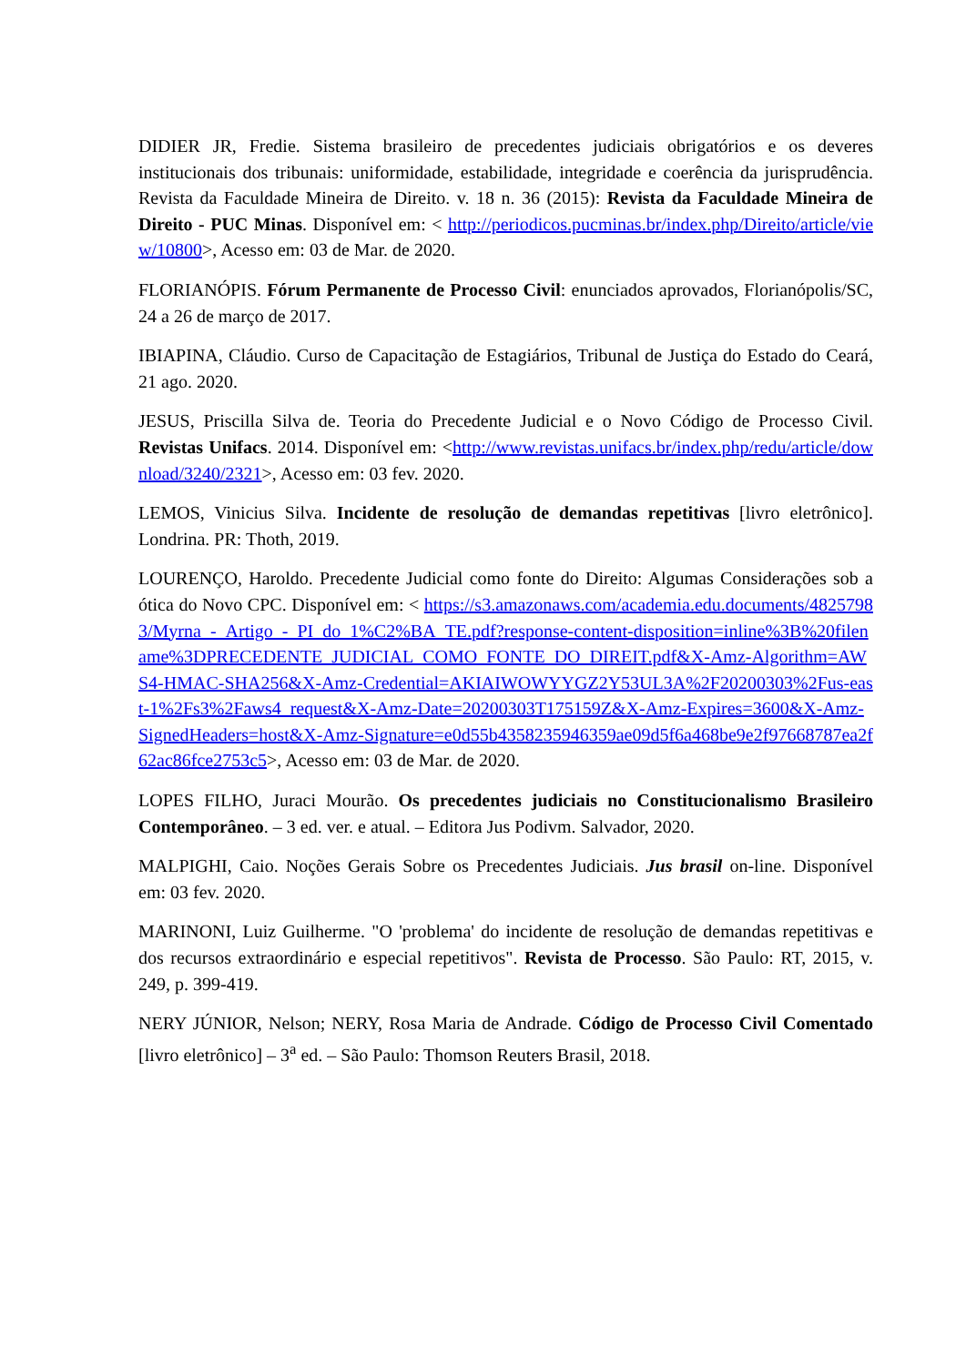DIDIER JR, Fredie. Sistema brasileiro de precedentes judiciais obrigatórios e os deveres institucionais dos tribunais: uniformidade, estabilidade, integridade e coerência da jurisprudência. Revista da Faculdade Mineira de Direito. v. 18 n. 36 (2015): Revista da Faculdade Mineira de Direito - PUC Minas. Disponível em: < http://periodicos.pucminas.br/index.php/Direito/article/view/10800>, Acesso em: 03 de Mar. de 2020.
FLORIANÓPIS. Fórum Permanente de Processo Civil: enunciados aprovados, Florianópolis/SC, 24 a 26 de março de 2017.
IBIAPINA, Cláudio. Curso de Capacitação de Estagiários, Tribunal de Justiça do Estado do Ceará, 21 ago. 2020.
JESUS, Priscilla Silva de. Teoria do Precedente Judicial e o Novo Código de Processo Civil. Revistas Unifacs. 2014. Disponível em: <http://www.revistas.unifacs.br/index.php/redu/article/download/3240/2321>, Acesso em: 03 fev. 2020.
LEMOS, Vinicius Silva. Incidente de resolução de demandas repetitivas [livro eletrônico]. Londrina. PR: Thoth, 2019.
LOURENÇO, Haroldo. Precedente Judicial como fonte do Direito: Algumas Considerações sob a ótica do Novo CPC. Disponível em: < https://s3.amazonaws.com/academia.edu.documents/48257983/Myrna_-_Artigo_-_PI_do_1%C2%BA_TE.pdf?response-content-disposition=inline%3B%20filename%3DPRECEDENTE_JUDICIAL_COMO_FONTE_DO_DIREIT.pdf&X-Amz-Algorithm=AWS4-HMAC-SHA256&X-Amz-Credential=AKIAIWOWYYGZ2Y53UL3A%2F20200303%2Fus-east-1%2Fs3%2Faws4_request&X-Amz-Date=20200303T175159Z&X-Amz-Expires=3600&X-Amz-SignedHeaders=host&X-Amz-Signature=e0d55b4358235946359ae09d5f6a468be9e2f97668787ea2f62ac86fce2753c5>, Acesso em: 03 de Mar. de 2020.
LOPES FILHO, Juraci Mourão. Os precedentes judiciais no Constitucionalismo Brasileiro Contemporâneo. – 3 ed. ver. e atual. – Editora Jus Podivm. Salvador, 2020.
MALPIGHI, Caio. Noções Gerais Sobre os Precedentes Judiciais. Jus brasil on-line. Disponível em: 03 fev. 2020.
MARINONI, Luiz Guilherme. "O 'problema' do incidente de resolução de demandas repetitivas e dos recursos extraordinário e especial repetitivos". Revista de Processo. São Paulo: RT, 2015, v. 249, p. 399-419.
NERY JÚNIOR, Nelson; NERY, Rosa Maria de Andrade. Código de Processo Civil Comentado [livro eletrônico] – 3<sup>a</sup> ed. – São Paulo: Thomson Reuters Brasil, 2018.